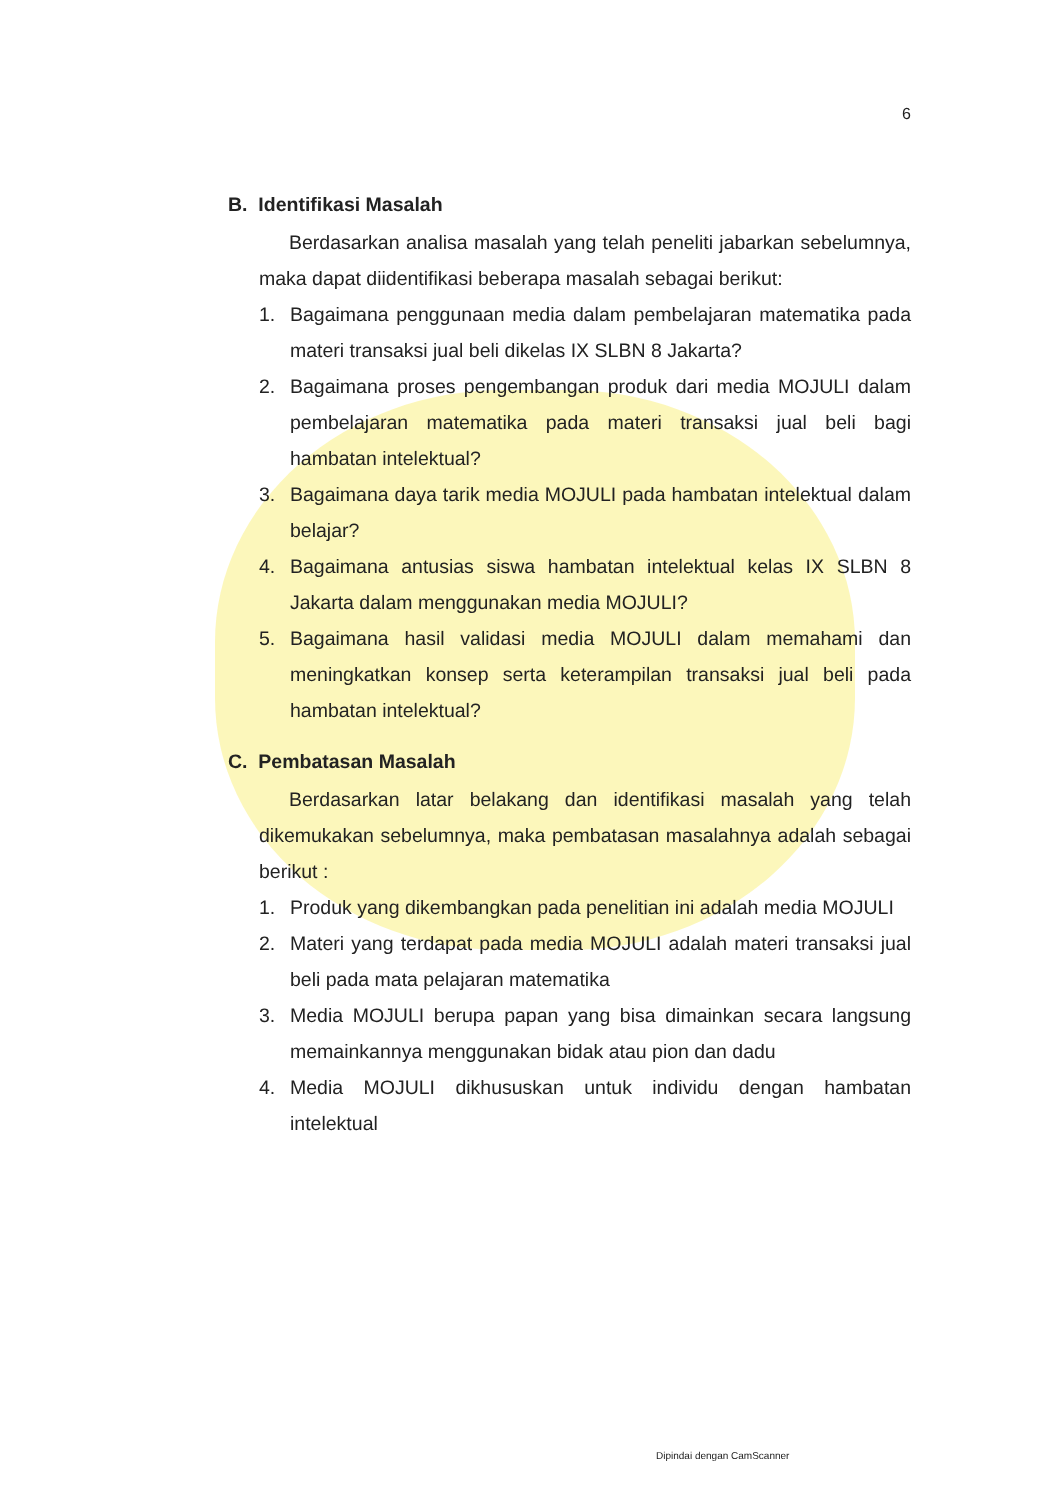6
B. Identifikasi Masalah
Berdasarkan analisa masalah yang telah peneliti jabarkan sebelumnya, maka dapat diidentifikasi beberapa masalah sebagai berikut:
1. Bagaimana penggunaan media dalam pembelajaran matematika pada materi transaksi jual beli dikelas IX SLBN 8 Jakarta?
2. Bagaimana proses pengembangan produk dari media MOJULI dalam pembelajaran matematika pada materi transaksi jual beli bagi hambatan intelektual?
3. Bagaimana daya tarik media MOJULI pada hambatan intelektual dalam belajar?
4. Bagaimana antusias siswa hambatan intelektual kelas IX SLBN 8 Jakarta dalam menggunakan media MOJULI?
5. Bagaimana hasil validasi media MOJULI dalam memahami dan meningkatkan konsep serta keterampilan transaksi jual beli pada hambatan intelektual?
C. Pembatasan Masalah
Berdasarkan latar belakang dan identifikasi masalah yang telah dikemukakan sebelumnya, maka pembatasan masalahnya adalah sebagai berikut :
1. Produk yang dikembangkan pada penelitian ini adalah media MOJULI
2. Materi yang terdapat pada media MOJULI adalah materi transaksi jual beli pada mata pelajaran matematika
3. Media MOJULI berupa papan yang bisa dimainkan secara langsung memainkannya menggunakan bidak atau pion dan dadu
4. Media MOJULI dikhususkan untuk individu dengan hambatan intelektual
Dipindai dengan CamScanner